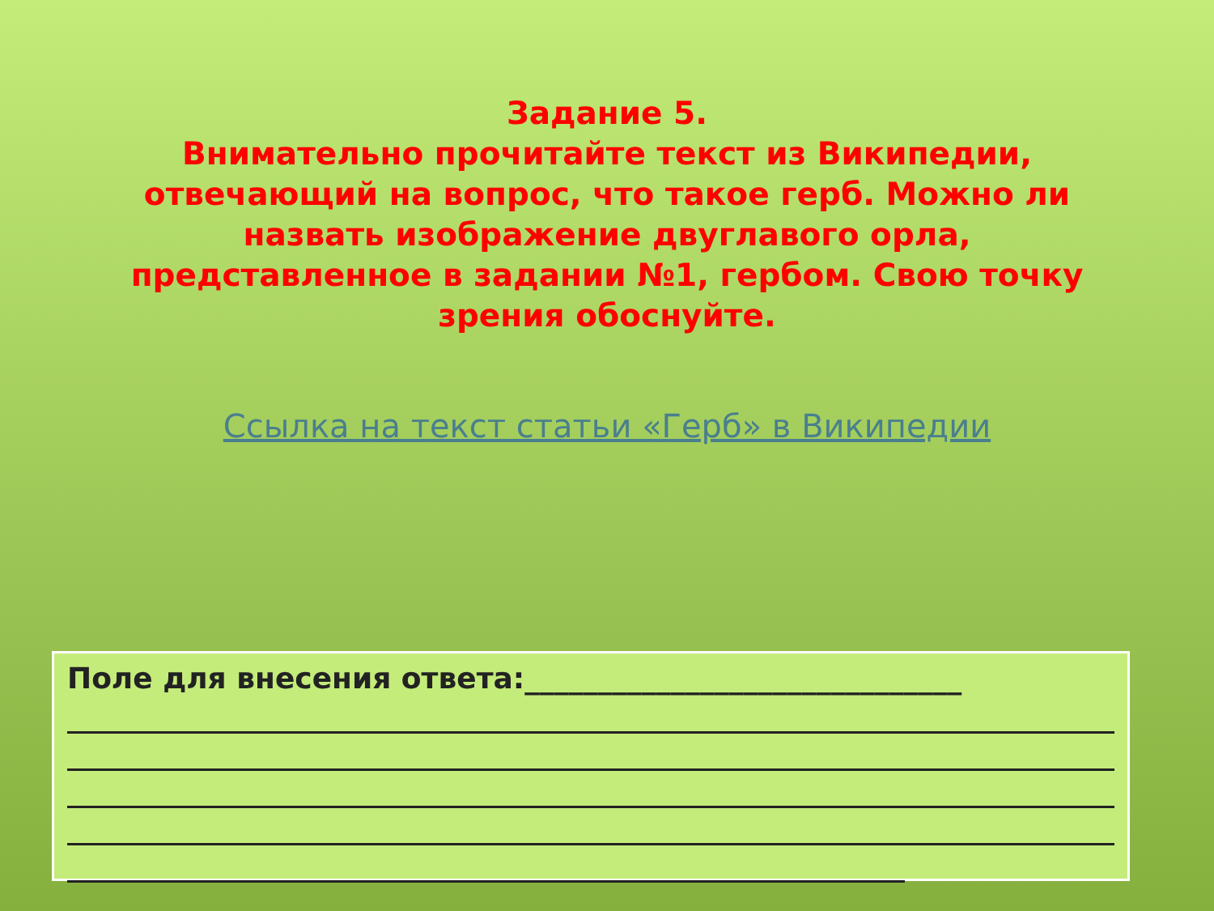Задание 5.
Внимательно прочитайте текст из Википедии, отвечающий на вопрос, что такое герб. Можно ли назвать изображение двуглавого орла, представленное в задании №1, гербом. Свою точку зрения обоснуйте.
Ссылка на текст статьи «Герб» в Википедии
Поле для внесения ответа:______________________________